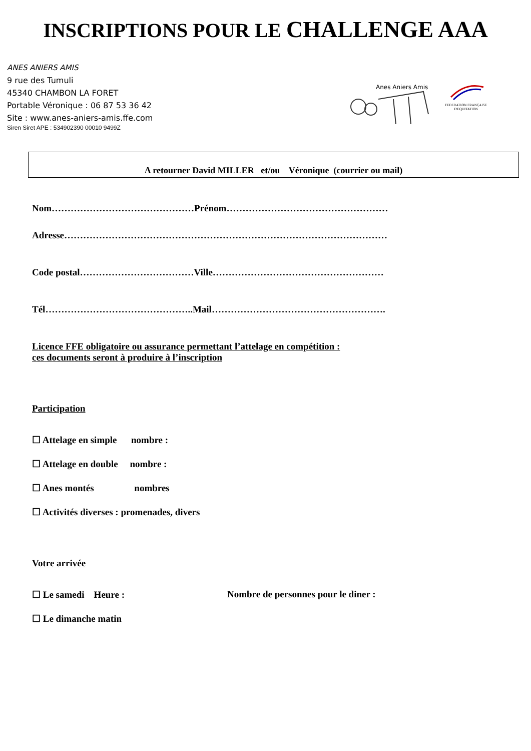INSCRIPTIONS POUR LE CHALLENGE AAA
ANES ANIERS AMIS
9 rue des Tumuli
45340 CHAMBON LA FORET
Portable Véronique : 06 87 53 36 42
Site : www.anes-aniers-amis.ffe.com
Siren Siret APE : 534902390 00010 9499Z
Anes Aniers Amis
FEDERATION FRANÇAISE
D'EQUITATION
A retourner David MILLER et/ou Véronique (courrier ou mail)
Nom………………………………………Prénom……………………………………………
Adresse…………………………………………………………………………………………
Code postal………………………………Ville………………………………………………
Tél………………………………………..Mail……………………………………………….
Licence FFE obligatoire ou assurance permettant l’attelage en compétition :
ces documents seront à produire à l’inscription
Participation
☐ Attelage en simple nombre :
☐ Attelage en double nombre :
☐ Anes montés nombres
☐ Activités diverses : promenades, divers
Votre arrivée
☐ Le samedi Heure : Nombre de personnes pour le diner :
☐ Le dimanche matin